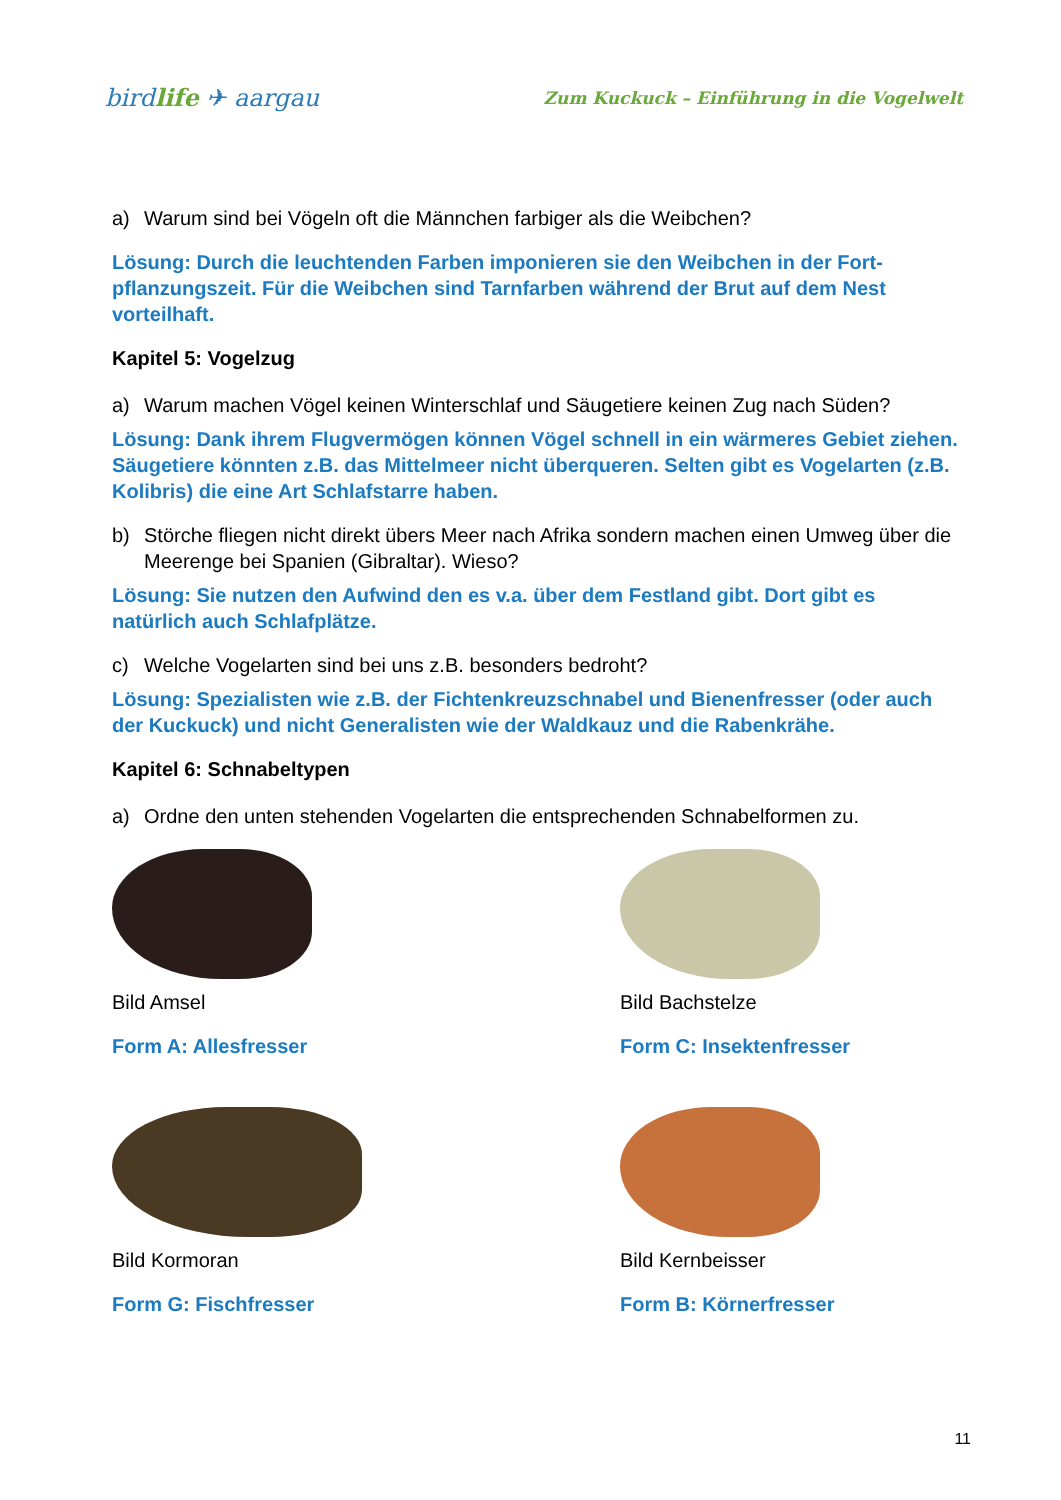birdlife ✈ aargau
Zum Kuckuck – Einführung in die Vogelwelt
a) Warum sind bei Vögeln oft die Männchen farbiger als die Weibchen?
Lösung: Durch die leuchtenden Farben imponieren sie den Weibchen in der Fort­pflanzungszeit. Für die Weibchen sind Tarnfarben während der Brut auf dem Nest vorteilhaft.
Kapitel 5: Vogelzug
a) Warum machen Vögel keinen Winterschlaf und Säugetiere keinen Zug nach Süden?
Lösung: Dank ihrem Flugvermögen können Vögel schnell in ein wärmeres Gebiet ziehen. Säugetiere könnten z.B. das Mittelmeer nicht überqueren. Selten gibt es Vogelarten (z.B. Kolibris) die eine Art Schlafstarre haben.
b) Störche fliegen nicht direkt übers Meer nach Afrika sondern machen einen Umweg über die Meerenge bei Spanien (Gibraltar). Wieso?
Lösung: Sie nutzen den Aufwind den es v.a. über dem Festland gibt. Dort gibt es natürlich auch Schlafplätze.
c) Welche Vogelarten sind bei uns z.B. besonders bedroht?
Lösung: Spezialisten wie z.B. der Fichtenkreuzschnabel und Bienenfresser (oder auch der Kuckuck) und nicht Generalisten wie der Waldkauz und die Rabenkrähe.
Kapitel 6: Schnabeltypen
a) Ordne den unten stehenden Vogelarten die entsprechenden Schnabelformen zu.
Bild Amsel
Form A: Allesfresser
Bild Bachstelze
Form C: Insektenfresser
Bild Kormoran
Form G: Fischfresser
Bild Kernbeisser
Form B: Körnerfresser
11